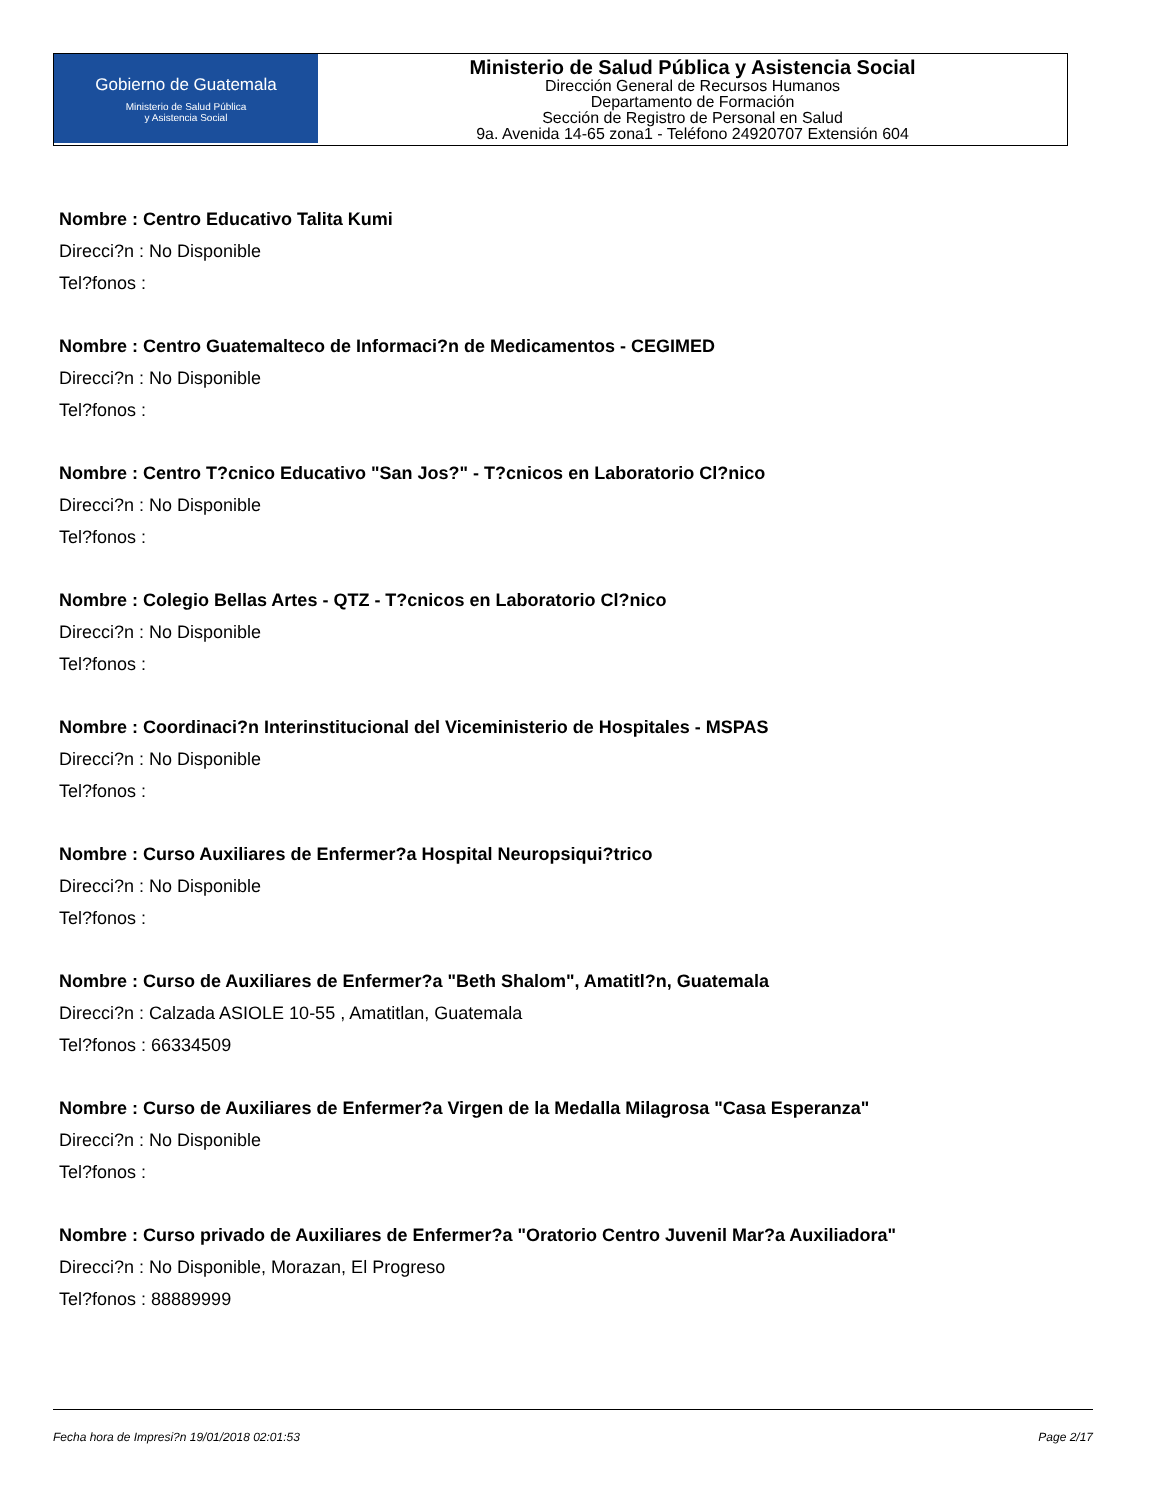Gobierno de Guatemala
Ministerio de Salud Pública
y Asistencia Social
Ministerio de Salud Pública y Asistencia Social
Dirección General de Recursos Humanos
Departamento de Formación
Sección de Registro de Personal en Salud
9a. Avenida 14-65 zona1 - Teléfono 24920707 Extensión 604
Nombre : Centro Educativo Talita Kumi
Direcci?n : No Disponible
Tel?fonos :
Nombre : Centro Guatemalteco de Informaci?n de Medicamentos - CEGIMED
Direcci?n : No Disponible
Tel?fonos :
Nombre : Centro T?cnico Educativo "San Jos?" - T?cnicos en Laboratorio Cl?nico
Direcci?n : No Disponible
Tel?fonos :
Nombre : Colegio Bellas Artes - QTZ - T?cnicos en Laboratorio Cl?nico
Direcci?n : No Disponible
Tel?fonos :
Nombre : Coordinaci?n Interinstitucional del Viceministerio de Hospitales - MSPAS
Direcci?n : No Disponible
Tel?fonos :
Nombre : Curso Auxiliares de Enfermer?a Hospital Neuropsiqui?trico
Direcci?n : No Disponible
Tel?fonos :
Nombre : Curso de Auxiliares de Enfermer?a "Beth Shalom", Amatitl?n, Guatemala
Direcci?n : Calzada ASIOLE 10-55 , Amatitlan, Guatemala
Tel?fonos : 66334509
Nombre : Curso de Auxiliares de Enfermer?a Virgen de la Medalla Milagrosa "Casa Esperanza"
Direcci?n : No Disponible
Tel?fonos :
Nombre : Curso privado de Auxiliares de Enfermer?a "Oratorio Centro Juvenil Mar?a Auxiliadora"
Direcci?n : No Disponible, Morazan, El Progreso
Tel?fonos : 88889999
Fecha hora de Impresi?n 19/01/2018 02:01:53 Page 2/17